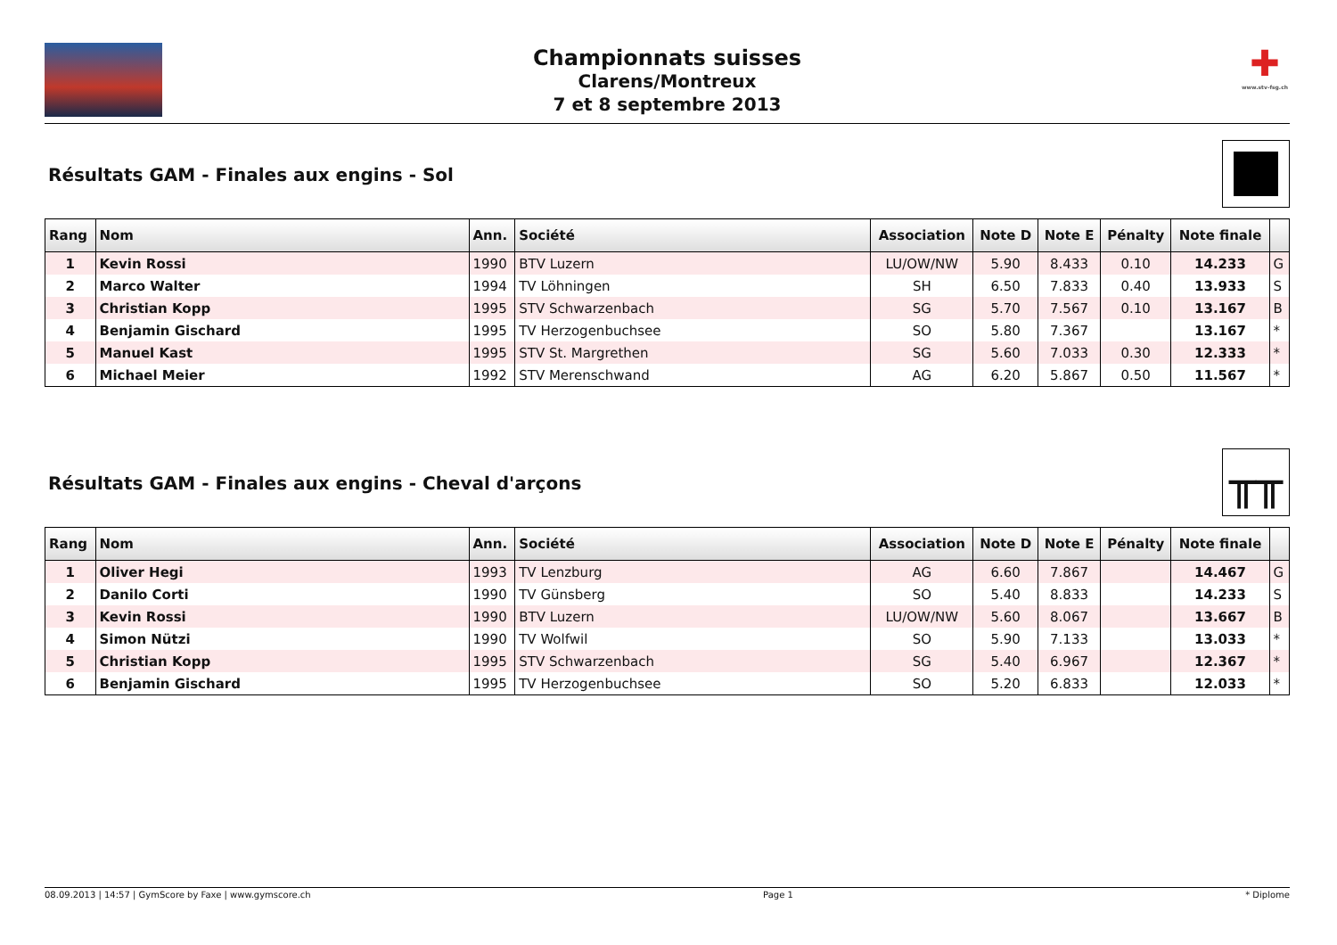Championnats suisses
Clarens/Montreux
7 et 8 septembre 2013
✚
www.stv-fsg.ch
Résultats GAM - Finales aux engins - Sol
| Rang | Nom | Ann. | Société | Association | Note D | Note E | Pénalty | Note finale | |
| --- | --- | --- | --- | --- | --- | --- | --- | --- | --- |
| 1 | Kevin Rossi | 1990 | BTV Luzern | LU/OW/NW | 5.90 | 8.433 | 0.10 | 14.233 | G |
| 2 | Marco Walter | 1994 | TV Löhningen | SH | 6.50 | 7.833 | 0.40 | 13.933 | S |
| 3 | Christian Kopp | 1995 | STV Schwarzenbach | SG | 5.70 | 7.567 | 0.10 | 13.167 | B |
| 4 | Benjamin Gischard | 1995 | TV Herzogenbuchsee | SO | 5.80 | 7.367 | | 13.167 | * |
| 5 | Manuel Kast | 1995 | STV St. Margrethen | SG | 5.60 | 7.033 | 0.30 | 12.333 | * |
| 6 | Michael Meier | 1992 | STV Merenschwand | AG | 6.20 | 5.867 | 0.50 | 11.567 | * |
Résultats GAM - Finales aux engins - Cheval d'arçons
╥╥
| Rang | Nom | Ann. | Société | Association | Note D | Note E | Pénalty | Note finale | |
| --- | --- | --- | --- | --- | --- | --- | --- | --- | --- |
| 1 | Oliver Hegi | 1993 | TV Lenzburg | AG | 6.60 | 7.867 | | 14.467 | G |
| 2 | Danilo Corti | 1990 | TV Günsberg | SO | 5.40 | 8.833 | | 14.233 | S |
| 3 | Kevin Rossi | 1990 | BTV Luzern | LU/OW/NW | 5.60 | 8.067 | | 13.667 | B |
| 4 | Simon Nützi | 1990 | TV Wolfwil | SO | 5.90 | 7.133 | | 13.033 | * |
| 5 | Christian Kopp | 1995 | STV Schwarzenbach | SG | 5.40 | 6.967 | | 12.367 | * |
| 6 | Benjamin Gischard | 1995 | TV Herzogenbuchsee | SO | 5.20 | 6.833 | | 12.033 | * |
08.09.2013 | 14:57 | GymScore by Faxe | www.gymscore.ch Page 1 * Diplome